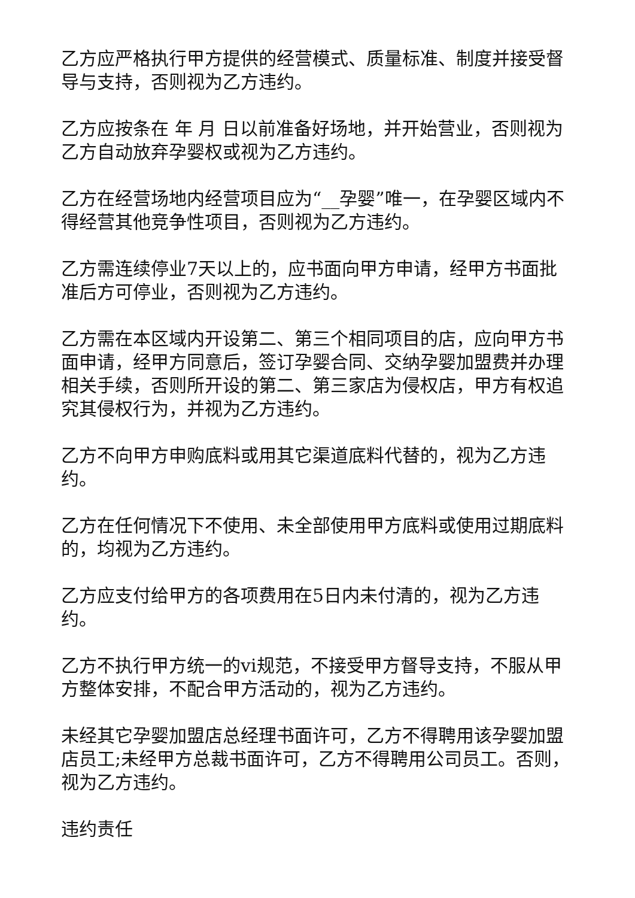乙方应严格执行甲方提供的经营模式、质量标准、制度并接受督导与支持，否则视为乙方违约。
乙方应按条在 年 月 日以前准备好场地，并开始营业，否则视为乙方自动放弃孕婴权或视为乙方违约。
乙方在经营场地内经营项目应为“__孕婴”唯一，在孕婴区域内不得经营其他竞争性项目，否则视为乙方违约。
乙方需连续停业7天以上的，应书面向甲方申请，经甲方书面批准后方可停业，否则视为乙方违约。
乙方需在本区域内开设第二、第三个相同项目的店，应向甲方书面申请，经甲方同意后，签订孕婴合同、交纳孕婴加盟费并办理相关手续，否则所开设的第二、第三家店为侵权店，甲方有权追究其侵权行为，并视为乙方违约。
乙方不向甲方申购底料或用其它渠道底料代替的，视为乙方违约。
乙方在任何情况下不使用、未全部使用甲方底料或使用过期底料的，均视为乙方违约。
乙方应支付给甲方的各项费用在5日内未付清的，视为乙方违约。
乙方不执行甲方统一的vi规范，不接受甲方督导支持，不服从甲方整体安排，不配合甲方活动的，视为乙方违约。
未经其它孕婴加盟店总经理书面许可，乙方不得聘用该孕婴加盟店员工;未经甲方总裁书面许可，乙方不得聘用公司员工。否则，视为乙方违约。
违约责任